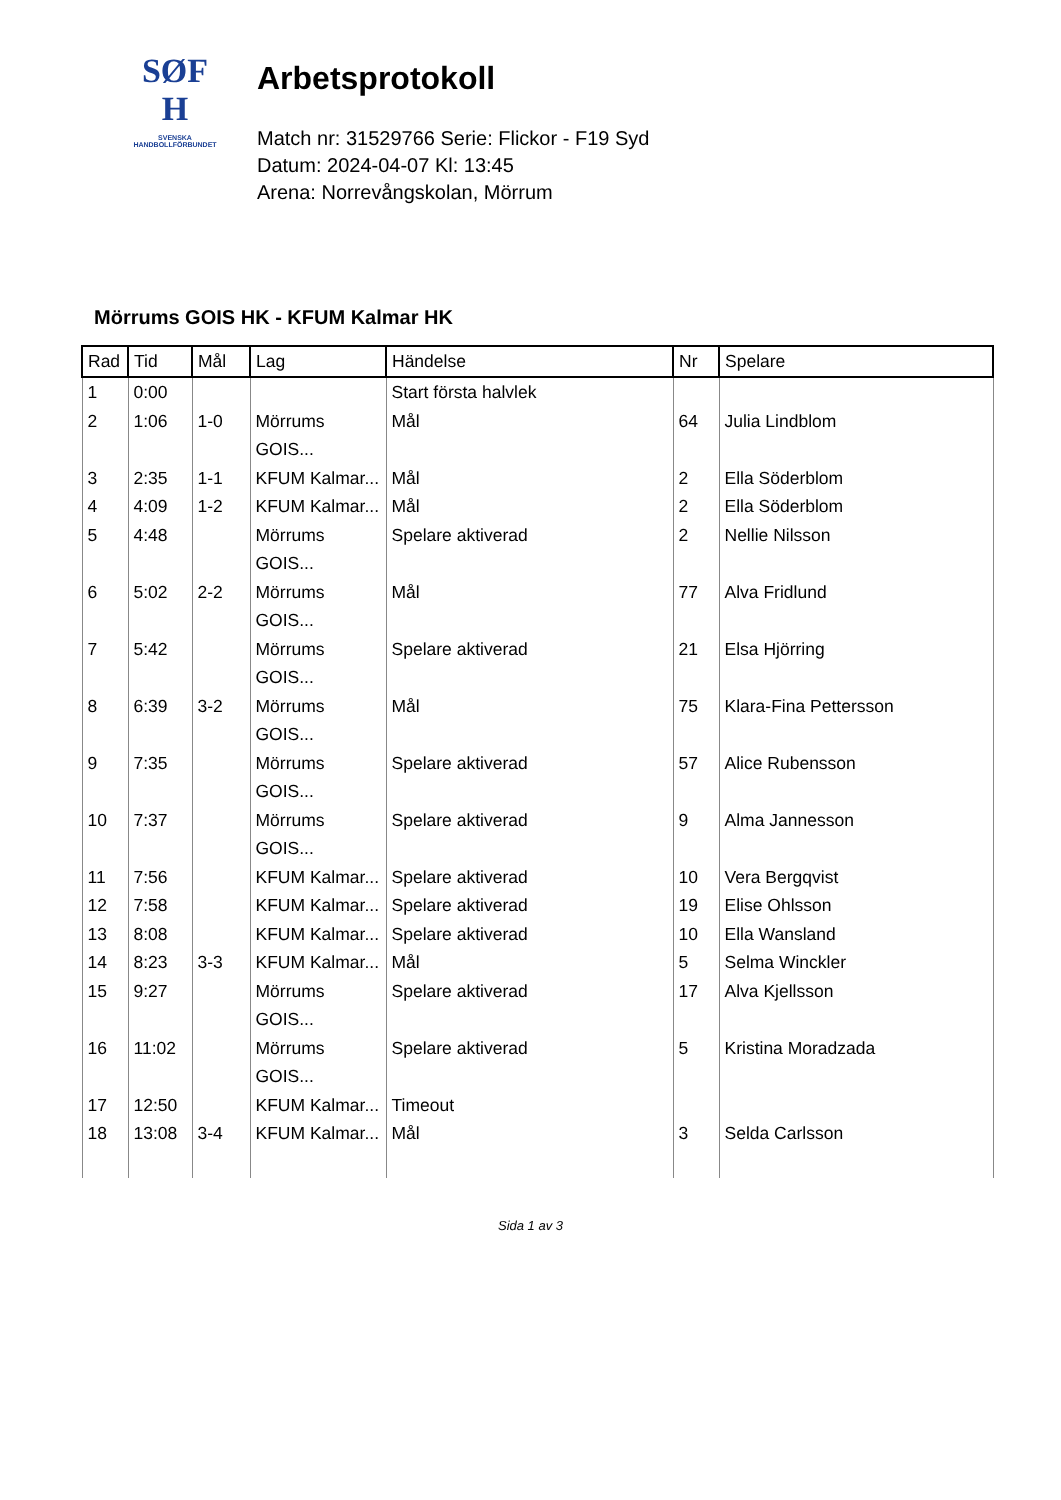SØF
H
SVENSKA
HANDBOLLFÖRBUNDET
Arbetsprotokoll
Match nr: 31529766 Serie: Flickor - F19 Syd
Datum: 2024-04-07 Kl: 13:45
Arena: Norrevångskolan, Mörrum
Mörrums GOIS HK - KFUM Kalmar HK
| Rad | Tid | Mål | Lag | Händelse | Nr | Spelare |
| --- | --- | --- | --- | --- | --- | --- |
| 1 | 0:00 | | | Start första halvlek | | |
| 2 | 1:06 | 1-0 | Mörrums GOIS... | Mål | 64 | Julia Lindblom |
| 3 | 2:35 | 1-1 | KFUM Kalmar... | Mål | 2 | Ella Söderblom |
| 4 | 4:09 | 1-2 | KFUM Kalmar... | Mål | 2 | Ella Söderblom |
| 5 | 4:48 | | Mörrums GOIS... | Spelare aktiverad | 2 | Nellie Nilsson |
| 6 | 5:02 | 2-2 | Mörrums GOIS... | Mål | 77 | Alva Fridlund |
| 7 | 5:42 | | Mörrums GOIS... | Spelare aktiverad | 21 | Elsa Hjörring |
| 8 | 6:39 | 3-2 | Mörrums GOIS... | Mål | 75 | Klara-Fina Pettersson |
| 9 | 7:35 | | Mörrums GOIS... | Spelare aktiverad | 57 | Alice Rubensson |
| 10 | 7:37 | | Mörrums GOIS... | Spelare aktiverad | 9 | Alma Jannesson |
| 11 | 7:56 | | KFUM Kalmar... | Spelare aktiverad | 10 | Vera Bergqvist |
| 12 | 7:58 | | KFUM Kalmar... | Spelare aktiverad | 19 | Elise Ohlsson |
| 13 | 8:08 | | KFUM Kalmar... | Spelare aktiverad | 10 | Ella Wansland |
| 14 | 8:23 | 3-3 | KFUM Kalmar... | Mål | 5 | Selma Winckler |
| 15 | 9:27 | | Mörrums GOIS... | Spelare aktiverad | 17 | Alva Kjellsson |
| 16 | 11:02 | | Mörrums GOIS... | Spelare aktiverad | 5 | Kristina Moradzada |
| 17 | 12:50 | | KFUM Kalmar... | Timeout | | |
| 18 | 13:08 | 3-4 | KFUM Kalmar... | Mål | 3 | Selda Carlsson |
Sida 1 av 3